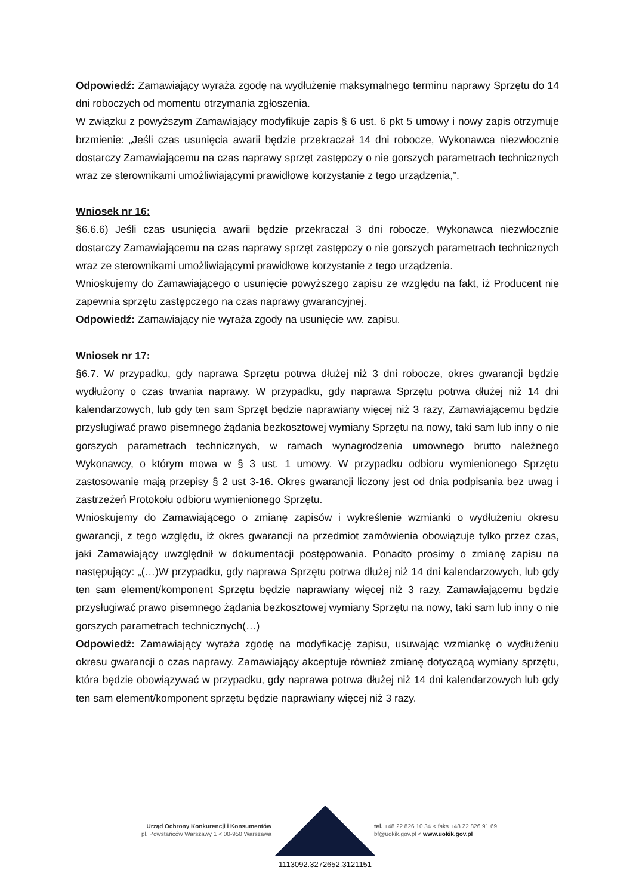Odpowiedź: Zamawiający wyraża zgodę na wydłużenie maksymalnego terminu naprawy Sprzętu do 14 dni roboczych od momentu otrzymania zgłoszenia.
W związku z powyższym Zamawiający modyfikuje zapis § 6 ust. 6 pkt 5 umowy i nowy zapis otrzymuje brzmienie: „Jeśli czas usunięcia awarii będzie przekraczał 14 dni robocze, Wykonawca niezwłocznie dostarczy Zamawiającemu na czas naprawy sprzęt zastępczy o nie gorszych parametrach technicznych wraz ze sterownikami umożliwiającymi prawidłowe korzystanie z tego urządzenia,”.
Wniosek nr 16:
§6.6.6) Jeśli czas usunięcia awarii będzie przekraczał 3 dni robocze, Wykonawca niezwłocznie dostarczy Zamawiającemu na czas naprawy sprzęt zastępczy o nie gorszych parametrach technicznych wraz ze sterownikami umożliwiającymi prawidłowe korzystanie z tego urządzenia.
Wnioskujemy do Zamawiającego o usunięcie powyższego zapisu ze względu na fakt, iż Producent nie zapewnia sprzętu zastępczego na czas naprawy gwarancyjnej.
Odpowiedź: Zamawiający nie wyraża zgody na usunięcie ww. zapisu.
Wniosek nr 17:
§6.7. W przypadku, gdy naprawa Sprzętu potrwa dłużej niż 3 dni robocze, okres gwarancji będzie wydłużony o czas trwania naprawy. W przypadku, gdy naprawa Sprzętu potrwa dłużej niż 14 dni kalendarzowych, lub gdy ten sam Sprzęt będzie naprawiany więcej niż 3 razy, Zamawiającemu będzie przysługiwać prawo pisemnego żądania bezkosztowej wymiany Sprzętu na nowy, taki sam lub inny o nie gorszych parametrach technicznych, w ramach wynagrodzenia umownego brutto należnego Wykonawcy, o którym mowa w § 3 ust. 1 umowy. W przypadku odbioru wymienionego Sprzętu zastosowanie mają przepisy § 2 ust 3-16. Okres gwarancji liczony jest od dnia podpisania bez uwag i zastrzeżeń Protokołu odbioru wymienionego Sprzętu.
Wnioskujemy do Zamawiającego o zmianę zapisów i wykreślenie wzmianki o wydłużeniu okresu gwarancji, z tego względu, iż okres gwarancji na przedmiot zamówienia obowiązuje tylko przez czas, jaki Zamawiający uwzględnił w dokumentacji postępowania. Ponadto prosimy o zmianę zapisu na następujący: „(…)W przypadku, gdy naprawa Sprzętu potrwa dłużej niż 14 dni kalendarzowych, lub gdy ten sam element/komponent Sprzętu będzie naprawiany więcej niż 3 razy, Zamawiającemu będzie przysługiwać prawo pisemnego żądania bezkosztowej wymiany Sprzętu na nowy, taki sam lub inny o nie gorszych parametrach technicznych(…)
Odpowiedź: Zamawiający wyraża zgodę na modyfikację zapisu, usuwając wzmiankę o wydłużeniu okresu gwarancji o czas naprawy. Zamawiający akceptuje również zmianę dotyczącą wymiany sprzętu, która będzie obowiązywać w przypadku, gdy naprawa potrwa dłużej niż 14 dni kalendarzowych lub gdy ten sam element/komponent sprzętu będzie naprawiany więcej niż 3 razy.
Urząd Ochrony Konkurencji i Konsumentów
pl. Powstańców Warszawy 1 < 00-950 Warszawa
tel. +48 22 826 10 34 < faks +48 22 826 91 69
bf@uokik.gov.pl < www.uokik.gov.pl
1113092.3272652.3121151